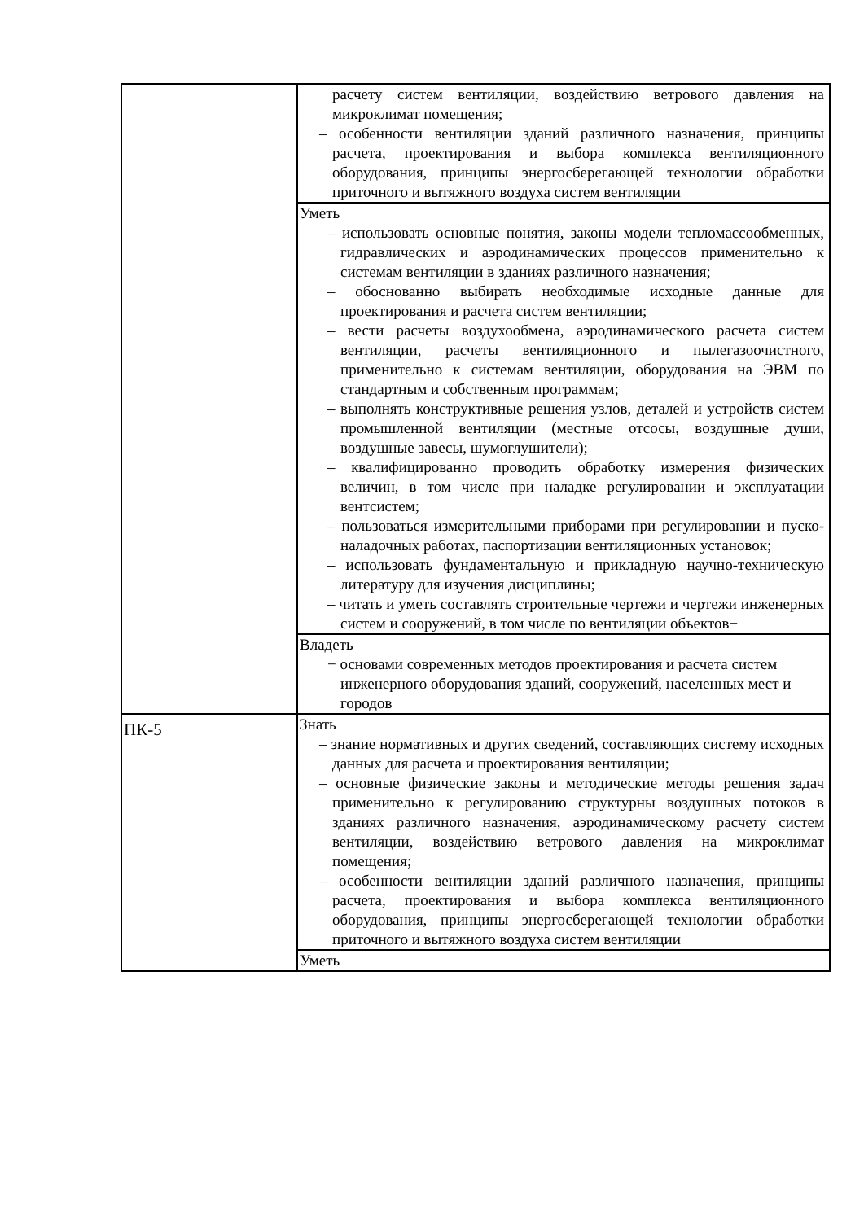| | расчету систем вентиляции, воздействию ветрового давления на микроклимат помещения; – особенности вентиляции зданий различного назначения, принципы расчета, проектирования и выбора комплекса вентиляционного оборудования, принципы энергосберегающей технологии обработки приточного и вытяжного воздуха систем вентиляции |
| | Уметь – использовать основные понятия, законы модели тепломассообменных, гидравлических и аэродинамических процессов применительно к системам вентиляции в зданиях различного назначения; – обоснованно выбирать необходимые исходные данные для проектирования и расчета систем вентиляции; – вести расчеты воздухообмена, аэродинамического расчета систем вентиляции, расчеты вентиляционного и пылегазоочистного, применительно к системам вентиляции, оборудования на ЭВМ по стандартным и собственным программам; – выполнять конструктивные решения узлов, деталей и устройств систем промышленной вентиляции (местные отсосы, воздушные души, воздушные завесы, шумоглушители); – квалифицированно проводить обработку измерения физических величин, в том числе при наладке регулировании и эксплуатации вентсистем; – пользоваться измерительными приборами при регулировании и пуско-наладочных работах, паспортизации вентиляционных установок; – использовать фундаментальную и прикладную научно-техническую литературу для изучения дисциплины; – читать и уметь составлять строительные чертежи и чертежи инженерных систем и сооружений, в том числе по вентиляции объектов− |
| | Владеть − основами современных методов проектирования и расчета систем инженерного оборудования зданий, сооружений, населенных мест и городов |
| ПК-5 | Знать – знание нормативных и других сведений, составляющих систему исходных данных для расчета и проектирования вентиляции; – основные физические законы и методические методы решения задач применительно к регулированию структурны воздушных потоков в зданиях различного назначения, аэродинамическому расчету систем вентиляции, воздействию ветрового давления на микроклимат помещения; – особенности вентиляции зданий различного назначения, принципы расчета, проектирования и выбора комплекса вентиляционного оборудования, принципы энергосберегающей технологии обработки приточного и вытяжного воздуха систем вентиляции |
| | Уметь |